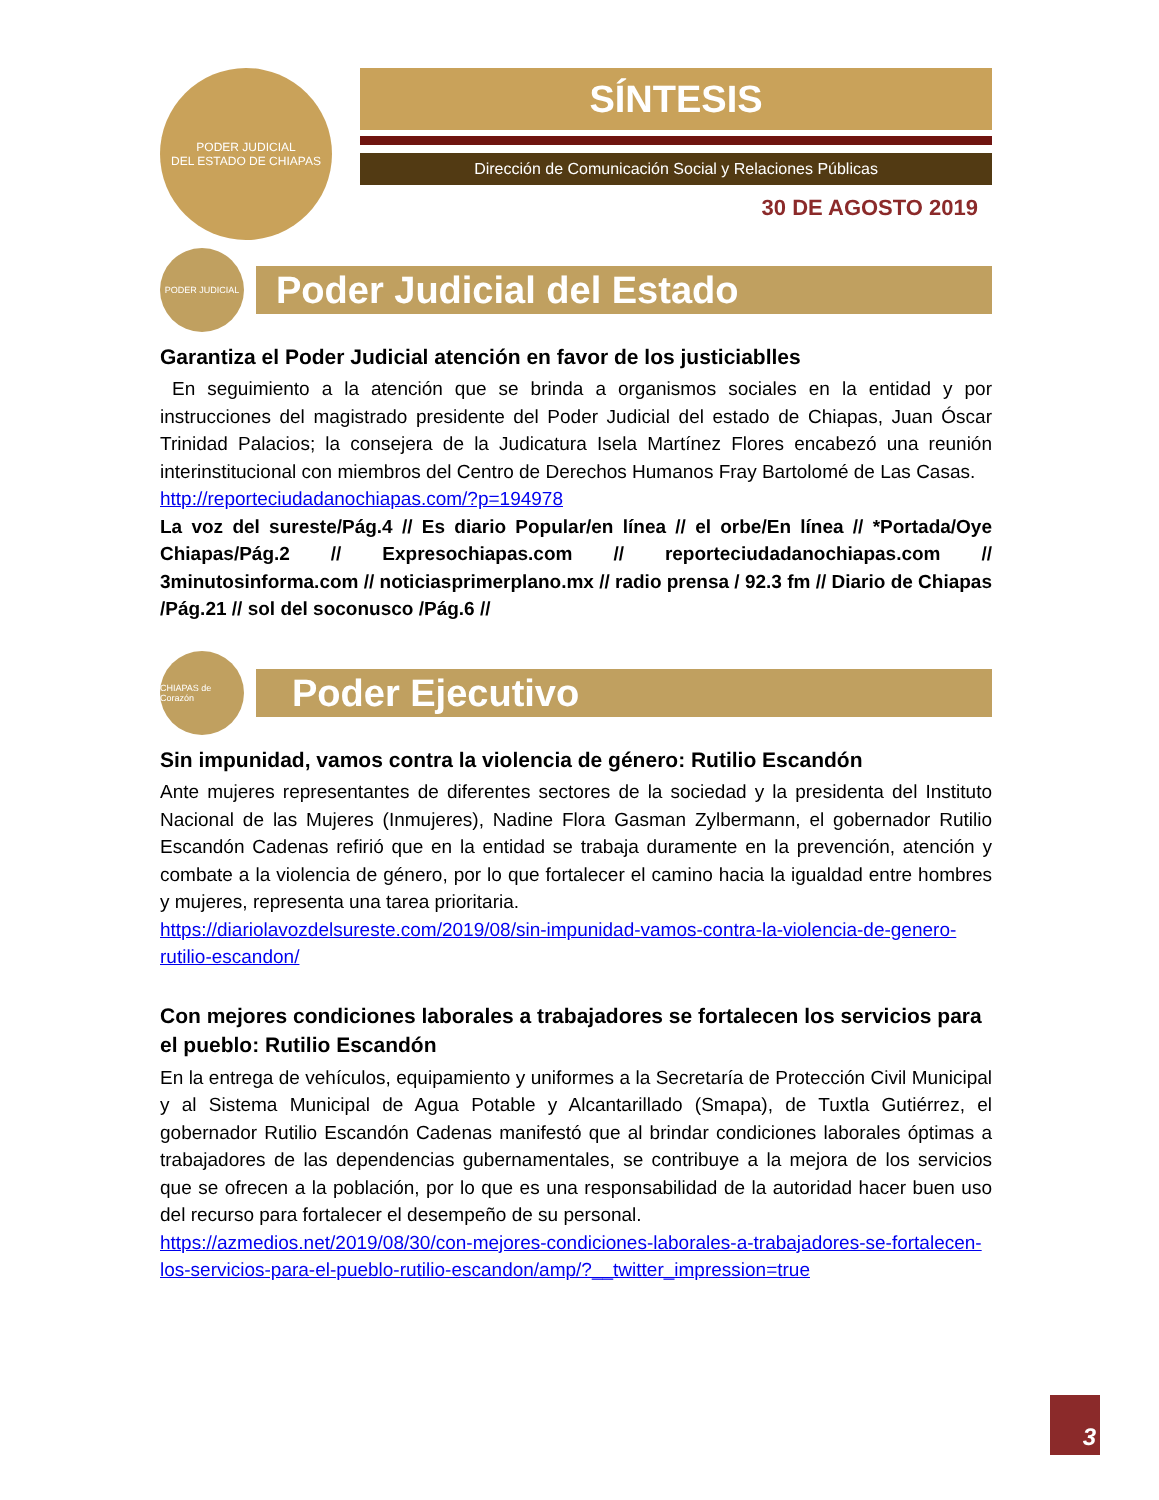PODER JUDICIAL
DEL ESTADO DE CHIAPAS
SÍNTESIS
Dirección de Comunicación Social y Relaciones Públicas
30 DE AGOSTO 2019
PODER JUDICIAL
Poder Judicial del Estado
Garantiza el Poder Judicial atención en favor de los justiciablles
En seguimiento a la atención que se brinda a organismos sociales en la entidad y por instrucciones del magistrado presidente del Poder Judicial del estado de Chiapas, Juan Óscar Trinidad Palacios; la consejera de la Judicatura Isela Martínez Flores encabezó una reunión interinstitucional con miembros del Centro de Derechos Humanos Fray Bartolomé de Las Casas.
http://reporteciudadanochiapas.com/?p=194978
La voz del sureste/Pág.4 // Es diario Popular/en línea // el orbe/En línea // *Portada/Oye Chiapas/Pág.2 // Expresochiapas.com // reporteciudadanochiapas.com // 3minutosinforma.com // noticiasprimerplano.mx // radio prensa / 92.3 fm // Diario de Chiapas /Pág.21 // sol del soconusco /Pág.6 //
CHIAPAS de Corazón
Poder Ejecutivo
Sin impunidad, vamos contra la violencia de género: Rutilio Escandón
Ante mujeres representantes de diferentes sectores de la sociedad y la presidenta del Instituto Nacional de las Mujeres (Inmujeres), Nadine Flora Gasman Zylbermann, el gobernador Rutilio Escandón Cadenas refirió que en la entidad se trabaja duramente en la prevención, atención y combate a la violencia de género, por lo que fortalecer el camino hacia la igualdad entre hombres y mujeres, representa una tarea prioritaria.
https://diariolavozdelsureste.com/2019/08/sin-impunidad-vamos-contra-la-violencia-de-genero-rutilio-escandon/
Con mejores condiciones laborales a trabajadores se fortalecen los servicios para el pueblo: Rutilio Escandón
En la entrega de vehículos, equipamiento y uniformes a la Secretaría de Protección Civil Municipal y al Sistema Municipal de Agua Potable y Alcantarillado (Smapa), de Tuxtla Gutiérrez, el gobernador Rutilio Escandón Cadenas manifestó que al brindar condiciones laborales óptimas a trabajadores de las dependencias gubernamentales, se contribuye a la mejora de los servicios que se ofrecen a la población, por lo que es una responsabilidad de la autoridad hacer buen uso del recurso para fortalecer el desempeño de su personal.
https://azmedios.net/2019/08/30/con-mejores-condiciones-laborales-a-trabajadores-se-fortalecen-los-servicios-para-el-pueblo-rutilio-escandon/amp/?__twitter_impression=true
3